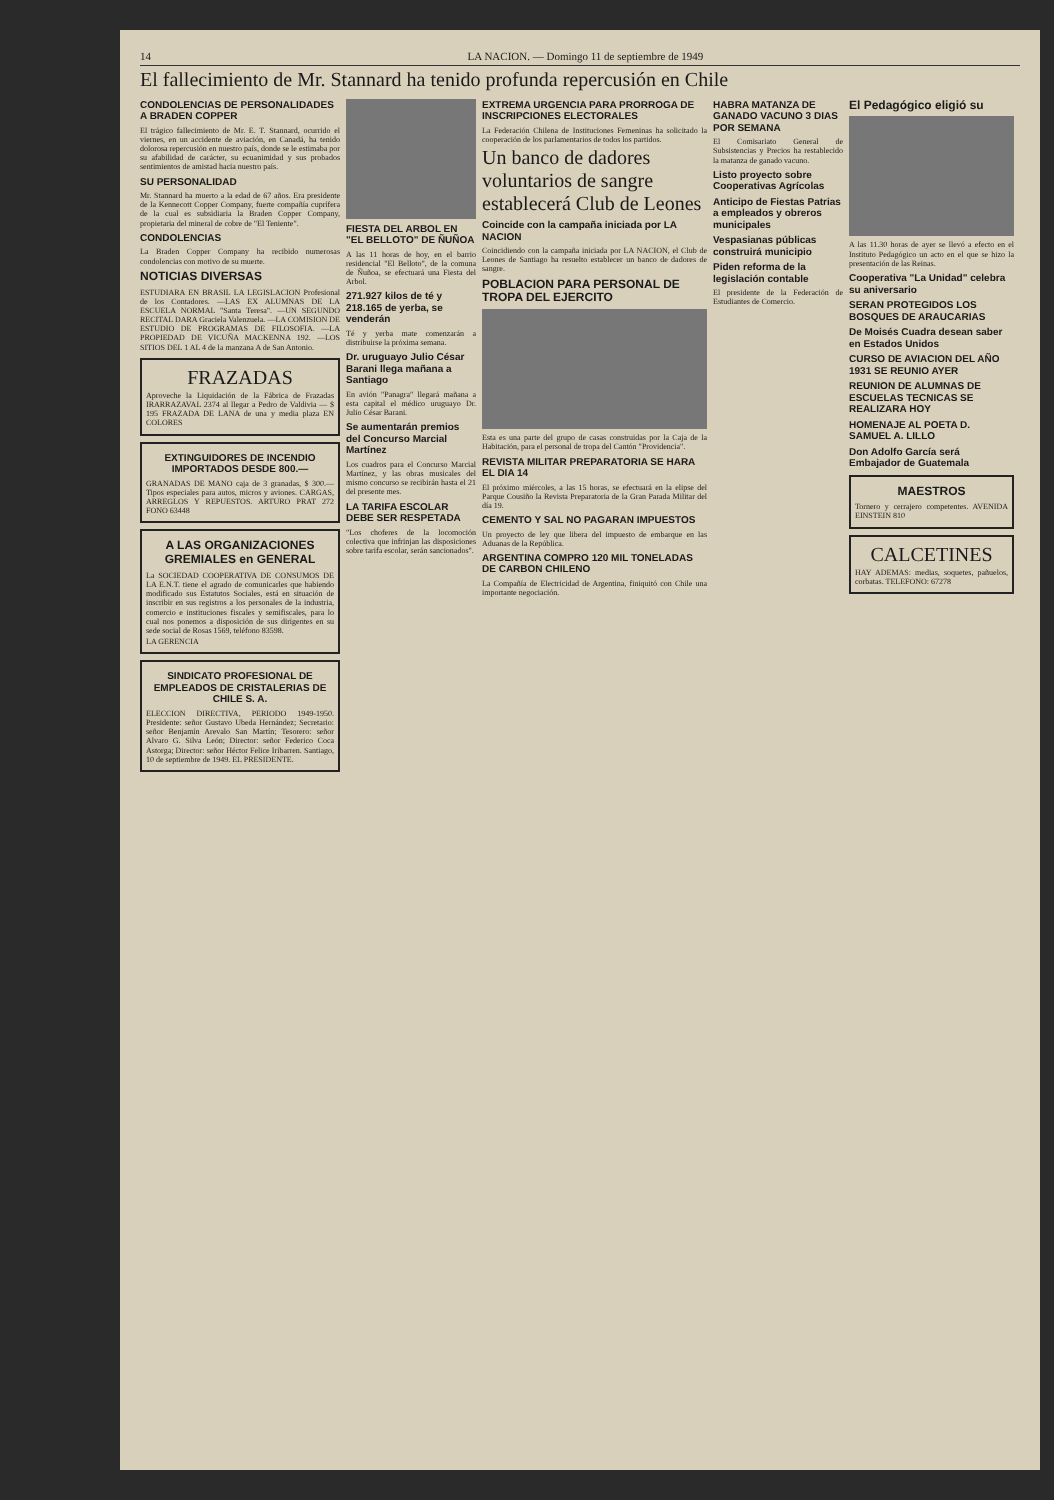14 LA NACION. — Domingo 11 de septiembre de 1949
El fallecimiento de Mr. Stannard ha tenido profunda repercusión en Chile
CONDOLENCIAS DE PERSONALIDADES A BRADEN COPPER
El trágico fallecimiento de Mr. E. T. Stannard, ocurrido el viernes, en un accidente de aviación, en Canadá, ha tenido dolorosa repercusión en nuestro país, donde se le estimaba por su afabilidad de carácter, su ecuanimidad y sus probados sentimientos de amistad hacia nuestro país.
SU PERSONALIDAD
Mr. Stannard ha muerto a la edad de 67 años. Era presidente de la Kennecott Copper Company, fuerte compañía cuprífera de la cual es subsidiaria la Braden Copper Company, propietaria del mineral de cobre de "El Teniente".
CONDOLENCIAS
La Braden Copper Company ha recibido numerosas condolencias con motivo de su muerte.
NOTICIAS DIVERSAS
ESTUDIARA EN BRASIL LA LEGISLACION Profesional de los Contadores. —LAS EX ALUMNAS DE LA ESCUELA NORMAL "Santa Teresa". —UN SEGUNDO RECITAL DARA Graciela Valenzuela. —LA COMISION DE ESTUDIO DE PROGRAMAS DE FILOSOFIA. —LA PROPIEDAD DE VICUÑA MACKENNA 192. —LOS SITIOS DEL 1 AL 4 de la manzana A de San Antonio.
FRAZADAS
Aproveche la Liquidación de la Fábrica de Frazadas IRARRAZAVAL 2374 al llegar a Pedro de Valdivia — $ 195 FRAZADA DE LANA de una y media plaza EN COLORES
EXTINGUIDORES DE INCENDIO IMPORTADOS DESDE 800.—
GRANADAS DE MANO caja de 3 granadas, $ 300.— Tipos especiales para autos, micros y aviones. CARGAS, ARREGLOS Y REPUESTOS. ARTURO PRAT 272 FONO 63448
A LAS ORGANIZACIONES GREMIALES en GENERAL
La SOCIEDAD COOPERATIVA DE CONSUMOS DE LA E.N.T. tiene el agrado de comunicarles que habiendo modificado sus Estatutos Sociales, está en situación de inscribir en sus registros a los personales de la industria, comercio e instituciones fiscales y semifiscales, para lo cual nos ponemos a disposición de sus dirigentes en su sede social de Rosas 1569, teléfono 83598.
LA GERENCIA
SINDICATO PROFESIONAL DE EMPLEADOS DE CRISTALERIAS DE CHILE S. A.
ELECCION DIRECTIVA, PERIODO 1949-1950. Presidente: señor Gustavo Ubeda Hernández; Secretario: señor Benjamín Arevalo San Martín; Tesorero: señor Alvaro G. Silva León; Director: señor Federico Coca Astorga; Director: señor Héctor Felice Iribarren. Santiago, 10 de septiembre de 1949. EL PRESIDENTE.
FIESTA DEL ARBOL EN "EL BELLOTO" DE ÑUÑOA
A las 11 horas de hoy, en el barrio residencial "El Belloto", de la comuna de Ñuñoa, se efectuará una Fiesta del Arbol.
271.927 kilos de té y 218.165 de yerba, se venderán
Té y yerba mate comenzarán a distribuirse la próxima semana.
Dr. uruguayo Julio César Barani llega mañana a Santiago
En avión "Panagra" llegará mañana a esta capital el médico uruguayo Dr. Julio César Barani.
Se aumentarán premios del Concurso Marcial Martínez
Los cuadros para el Concurso Marcial Martínez, y las obras musicales del mismo concurso se recibirán hasta el 21 del presente mes.
LA TARIFA ESCOLAR DEBE SER RESPETADA
"Los choferes de la locomoción colectiva que infrinjan las disposiciones sobre tarifa escolar, serán sancionados".
EXTREMA URGENCIA PARA PRORROGA DE INSCRIPCIONES ELECTORALES
La Federación Chilena de Instituciones Femeninas ha solicitado la cooperación de los parlamentarios de todos los partidos.
Un banco de dadores voluntarios de sangre establecerá Club de Leones
Coincide con la campaña iniciada por LA NACION
Coincidiendo con la campaña iniciada por LA NACION, el Club de Leones de Santiago ha resuelto establecer un banco de dadores de sangre.
POBLACION PARA PERSONAL DE TROPA DEL EJERCITO
Esta es una parte del grupo de casas construidas por la Caja de la Habitación, para el personal de tropa del Cantón "Providencia".
REVISTA MILITAR PREPARATORIA SE HARA EL DIA 14
El próximo miércoles, a las 15 horas, se efectuará en la elipse del Parque Cousiño la Revista Preparatoria de la Gran Parada Militar del día 19.
CEMENTO Y SAL NO PAGARAN IMPUESTOS
Un proyecto de ley que libera del impuesto de embarque en las Aduanas de la República.
ARGENTINA COMPRO 120 MIL TONELADAS DE CARBON CHILENO
La Compañía de Electricidad de Argentina, finiquitó con Chile una importante negociación.
HABRA MATANZA DE GANADO VACUNO 3 DIAS POR SEMANA
El Comisariato General de Subsistencias y Precios ha restablecido la matanza de ganado vacuno.
Listo proyecto sobre Cooperativas Agrícolas
Anticipo de Fiestas Patrias a empleados y obreros municipales
Vespasianas públicas construirá municipio
Piden reforma de la legislación contable
El presidente de la Federación de Estudiantes de Comercio.
El Pedagógico eligió su
A las 11.30 horas de ayer se llevó a efecto en el Instituto Pedagógico un acto en el que se hizo la presentación de las Reinas.
Cooperativa "La Unidad" celebra su aniversario
SERAN PROTEGIDOS LOS BOSQUES DE ARAUCARIAS
De Moisés Cuadra desean saber en Estados Unidos
CURSO DE AVIACION DEL AÑO 1931 SE REUNIO AYER
REUNION DE ALUMNAS DE ESCUELAS TECNICAS SE REALIZARA HOY
HOMENAJE AL POETA D. SAMUEL A. LILLO
Don Adolfo García será Embajador de Guatemala
MAESTROS
Tornero y cerrajero competentes. AVENIDA EINSTEIN 810
CALCETINES
HAY ADEMAS: medias, soquetes, pañuelos, corbatas. TELEFONO: 67278